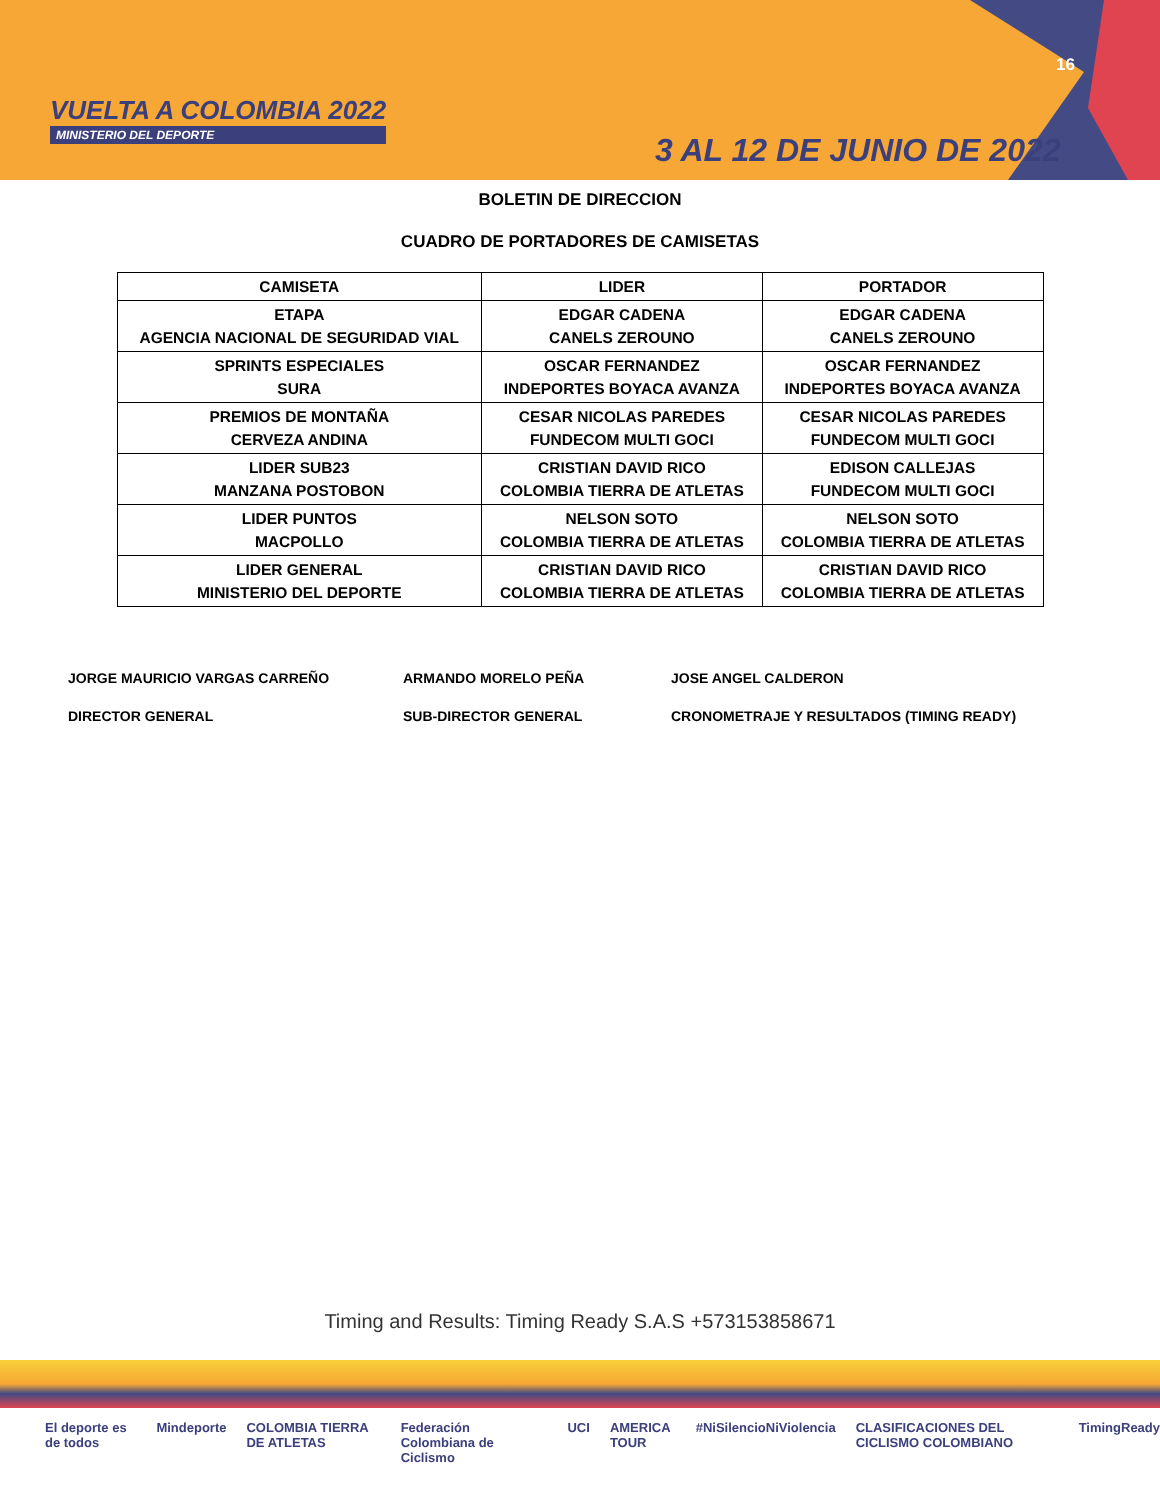VUELTA A COLOMBIA 2022
MINISTERIO DEL DEPORTE
16
3 AL 12 DE JUNIO DE 2022
BOLETIN DE DIRECCION
CUADRO DE PORTADORES DE CAMISETAS
| CAMISETA | LIDER | PORTADOR |
| --- | --- | --- |
| ETAPA AGENCIA NACIONAL DE SEGURIDAD VIAL | EDGAR CADENA CANELS ZEROUNO | EDGAR CADENA CANELS ZEROUNO |
| SPRINTS ESPECIALES SURA | OSCAR FERNANDEZ INDEPORTES BOYACA AVANZA | OSCAR FERNANDEZ INDEPORTES BOYACA AVANZA |
| PREMIOS DE MONTAÑA CERVEZA ANDINA | CESAR NICOLAS PAREDES FUNDECOM MULTI GOCI | CESAR NICOLAS PAREDES FUNDECOM MULTI GOCI |
| LIDER SUB23 MANZANA POSTOBON | CRISTIAN DAVID RICO COLOMBIA TIERRA DE ATLETAS | EDISON CALLEJAS FUNDECOM MULTI GOCI |
| LIDER PUNTOS MACPOLLO | NELSON SOTO COLOMBIA TIERRA DE ATLETAS | NELSON SOTO COLOMBIA TIERRA DE ATLETAS |
| LIDER GENERAL MINISTERIO DEL DEPORTE | CRISTIAN DAVID RICO COLOMBIA TIERRA DE ATLETAS | CRISTIAN DAVID RICO COLOMBIA TIERRA DE ATLETAS |
JORGE MAURICIO VARGAS CARREÑO
DIRECTOR GENERAL
ARMANDO MORELO PEÑA
SUB-DIRECTOR GENERAL
JOSE ANGEL CALDERON
CRONOMETRAJE Y RESULTADOS (TIMING READY)
Timing and Results: Timing Ready S.A.S +573153858671
El deporte es de todos Mindeporte COLOMBIA TIERRA DE ATLETAS Federación Colombiana de Ciclismo UCI AMERICA TOUR #NiSilencioNiViolencia CLASIFICACIONES DEL CICLISMO COLOMBIANO TimingReady